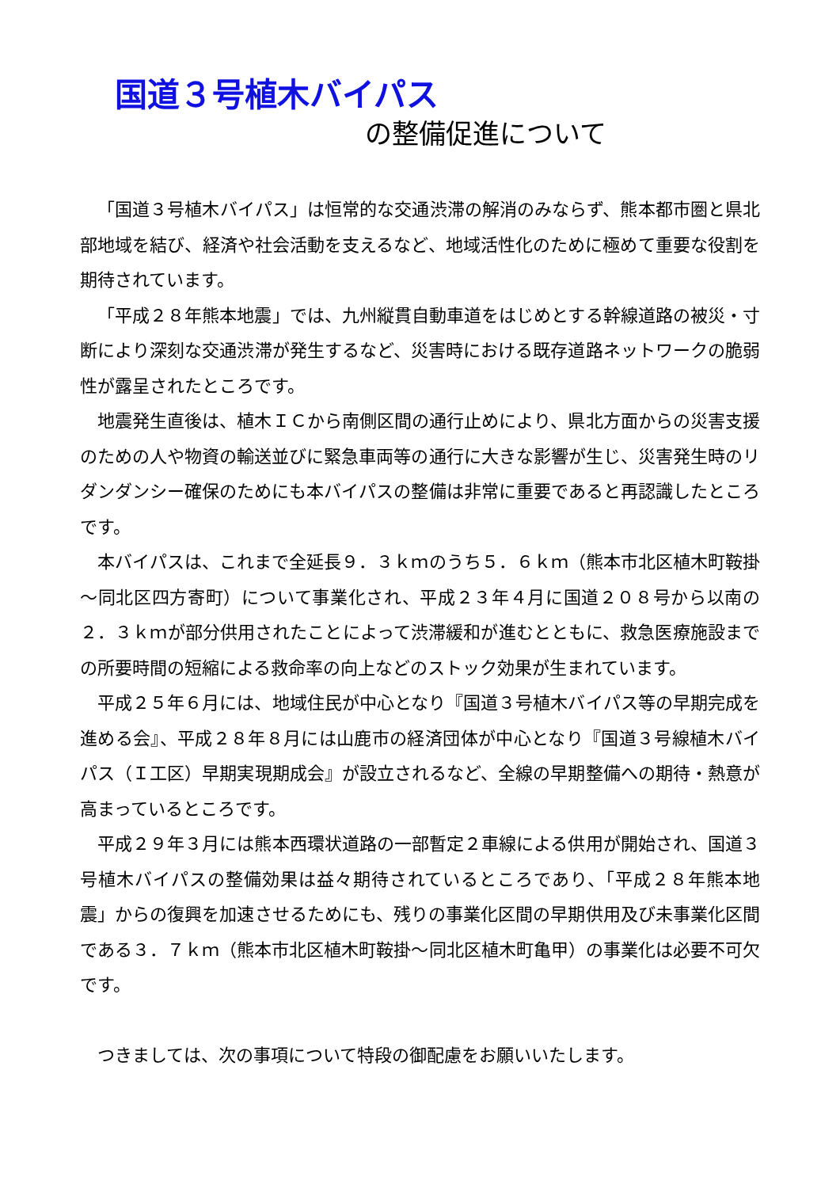国道３号植木バイパス
の整備促進について
「国道３号植木バイパス」は恒常的な交通渋滞の解消のみならず、熊本都市圏と県北部地域を結び、経済や社会活動を支えるなど、地域活性化のために極めて重要な役割を期待されています。
「平成２８年熊本地震」では、九州縦貫自動車道をはじめとする幹線道路の被災・寸断により深刻な交通渋滞が発生するなど、災害時における既存道路ネットワークの脆弱性が露呈されたところです。
地震発生直後は、植木ＩＣから南側区間の通行止めにより、県北方面からの災害支援のための人や物資の輸送並びに緊急車両等の通行に大きな影響が生じ、災害発生時のリダンダンシー確保のためにも本バイパスの整備は非常に重要であると再認識したところです。
本バイパスは、これまで全延長９．３ｋｍのうち５．６ｋｍ（熊本市北区植木町鞍掛～同北区四方寄町）について事業化され、平成２３年４月に国道２０８号から以南の２．３ｋｍが部分供用されたことによって渋滞緩和が進むとともに、救急医療施設までの所要時間の短縮による救命率の向上などのストック効果が生まれています。
平成２５年６月には、地域住民が中心となり『国道３号植木バイパス等の早期完成を進める会』、平成２８年８月には山鹿市の経済団体が中心となり『国道３号線植木バイパス（Ｉ工区）早期実現期成会』が設立されるなど、全線の早期整備への期待・熱意が高まっているところです。
平成２９年３月には熊本西環状道路の一部暫定２車線による供用が開始され、国道３号植木バイパスの整備効果は益々期待されているところであり、「平成２８年熊本地震」からの復興を加速させるためにも、残りの事業化区間の早期供用及び未事業化区間である３．７ｋｍ（熊本市北区植木町鞍掛～同北区植木町亀甲）の事業化は必要不可欠です。
つきましては、次の事項について特段の御配慮をお願いいたします。